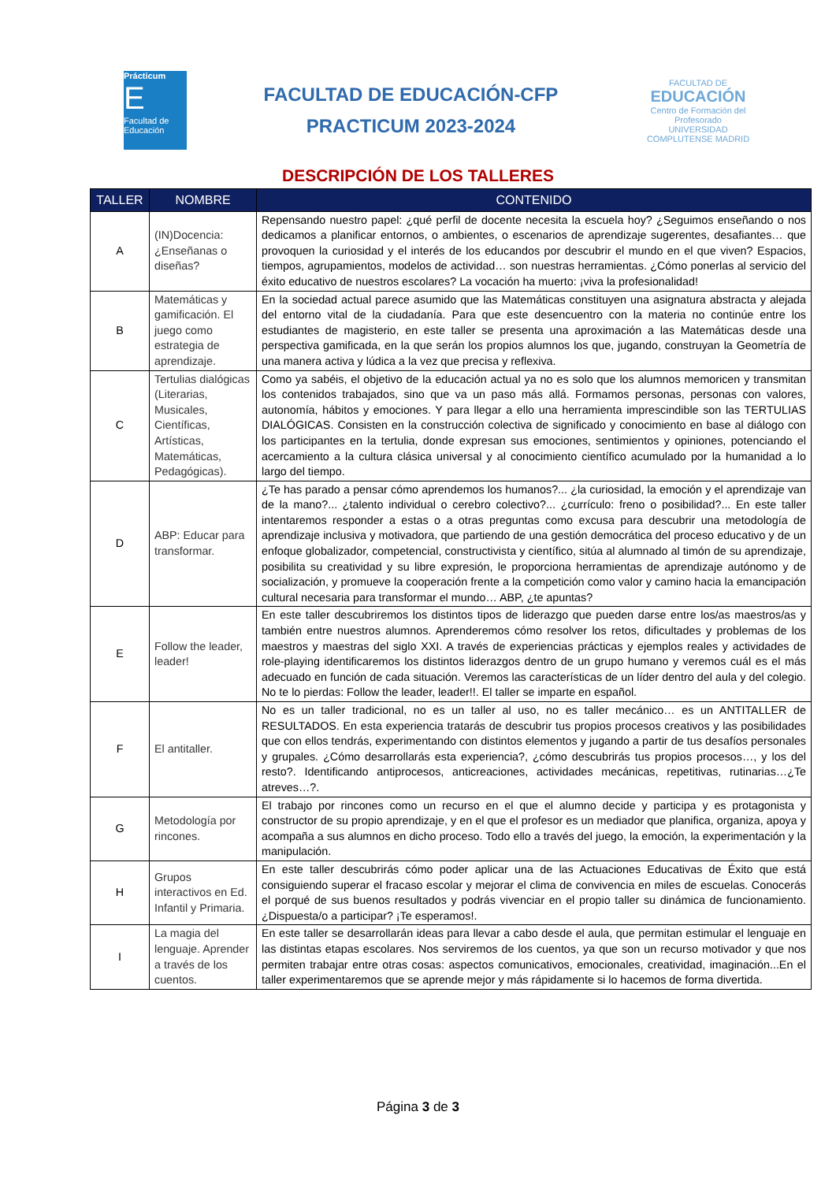Prácticum
E
Facultad de Educación
FACULTAD DE EDUCACIÓN-CFP
PRACTICUM 2023-2024
FACULTAD DE
EDUCACIÓN
Centro de Formación del Profesorado
UNIVERSIDAD COMPLUTENSE MADRID
DESCRIPCIÓN DE LOS TALLERES
| TALLER | NOMBRE | CONTENIDO |
| --- | --- | --- |
| A | (IN)Docencia: ¿Enseñanas o diseñas? | Repensando nuestro papel: ¿qué perfil de docente necesita la escuela hoy? ¿Seguimos enseñando o nos dedicamos a planificar entornos, o ambientes, o escenarios de aprendizaje sugerentes, desafiantes… que provoquen la curiosidad y el interés de los educandos por descubrir el mundo en el que viven? Espacios, tiempos, agrupamientos, modelos de actividad… son nuestras herramientas. ¿Cómo ponerlas al servicio del éxito educativo de nuestros escolares? La vocación ha muerto: ¡viva la profesionalidad! |
| B | Matemáticas y gamificación. El juego como estrategia de aprendizaje. | En la sociedad actual parece asumido que las Matemáticas constituyen una asignatura abstracta y alejada del entorno vital de la ciudadanía. Para que este desencuentro con la materia no continúe entre los estudiantes de magisterio, en este taller se presenta una aproximación a las Matemáticas desde una perspectiva gamificada, en la que serán los propios alumnos los que, jugando, construyan la Geometría de una manera activa y lúdica a la vez que precisa y reflexiva. |
| C | Tertulias dialógicas (Literarias, Musicales, Científicas, Artísticas, Matemáticas, Pedagógicas). | Como ya sabéis, el objetivo de la educación actual ya no es solo que los alumnos memoricen y transmitan los contenidos trabajados, sino que va un paso más allá. Formamos personas, personas con valores, autonomía, hábitos y emociones. Y para llegar a ello una herramienta imprescindible son las TERTULIAS DIALÓGICAS. Consisten en la construcción colectiva de significado y conocimiento en base al diálogo con los participantes en la tertulia, donde expresan sus emociones, sentimientos y opiniones, potenciando el acercamiento a la cultura clásica universal y al conocimiento científico acumulado por la humanidad a lo largo del tiempo. |
| D | ABP: Educar para transformar. | ¿Te has parado a pensar cómo aprendemos los humanos?... ¿la curiosidad, la emoción y el aprendizaje van de la mano?... ¿talento individual o cerebro colectivo?... ¿currículo: freno o posibilidad?... En este taller intentaremos responder a estas o a otras preguntas como excusa para descubrir una metodología de aprendizaje inclusiva y motivadora, que partiendo de una gestión democrática del proceso educativo y de un enfoque globalizador, competencial, constructivista y científico, sitúa al alumnado al timón de su aprendizaje, posibilita su creatividad y su libre expresión, le proporciona herramientas de aprendizaje autónomo y de socialización, y promueve la cooperación frente a la competición como valor y camino hacia la emancipación cultural necesaria para transformar el mundo… ABP, ¿te apuntas? |
| E | Follow the leader, leader! | En este taller descubriremos los distintos tipos de liderazgo que pueden darse entre los/as maestros/as y también entre nuestros alumnos. Aprenderemos cómo resolver los retos, dificultades y problemas de los maestros y maestras del siglo XXI. A través de experiencias prácticas y ejemplos reales y actividades de role-playing identificaremos los distintos liderazgos dentro de un grupo humano y veremos cuál es el más adecuado en función de cada situación. Veremos las características de un líder dentro del aula y del colegio. No te lo pierdas: Follow the leader, leader!!. El taller se imparte en español. |
| F | El antitaller. | No es un taller tradicional, no es un taller al uso, no es taller mecánico… es un ANTITALLER de RESULTADOS. En esta experiencia tratarás de descubrir tus propios procesos creativos y las posibilidades que con ellos tendrás, experimentando con distintos elementos y jugando a partir de tus desafíos personales y grupales. ¿Cómo desarrollarás esta experiencia?, ¿cómo descubrirás tus propios procesos…, y los del resto?. Identificando antiprocesos, anticreaciones, actividades mecánicas, repetitivas, rutinarias…¿Te atreves…?. |
| G | Metodología por rincones. | El trabajo por rincones como un recurso en el que el alumno decide y participa y es protagonista y constructor de su propio aprendizaje, y en el que el profesor es un mediador que planifica, organiza, apoya y acompaña a sus alumnos en dicho proceso. Todo ello a través del juego, la emoción, la experimentación y la manipulación. |
| H | Grupos interactivos en Ed. Infantil y Primaria. | En este taller descubrirás cómo poder aplicar una de las Actuaciones Educativas de Éxito que está consiguiendo superar el fracaso escolar y mejorar el clima de convivencia en miles de escuelas. Conocerás el porqué de sus buenos resultados y podrás vivenciar en el propio taller su dinámica de funcionamiento. ¿Dispuesta/o a participar? ¡Te esperamos!. |
| I | La magia del lenguaje. Aprender a través de los cuentos. | En este taller se desarrollarán ideas para llevar a cabo desde el aula, que permitan estimular el lenguaje en las distintas etapas escolares. Nos serviremos de los cuentos, ya que son un recurso motivador y que nos permiten trabajar entre otras cosas: aspectos comunicativos, emocionales, creatividad, imaginación...En el taller experimentaremos que se aprende mejor y más rápidamente si lo hacemos de forma divertida. |
Página 3 de 3